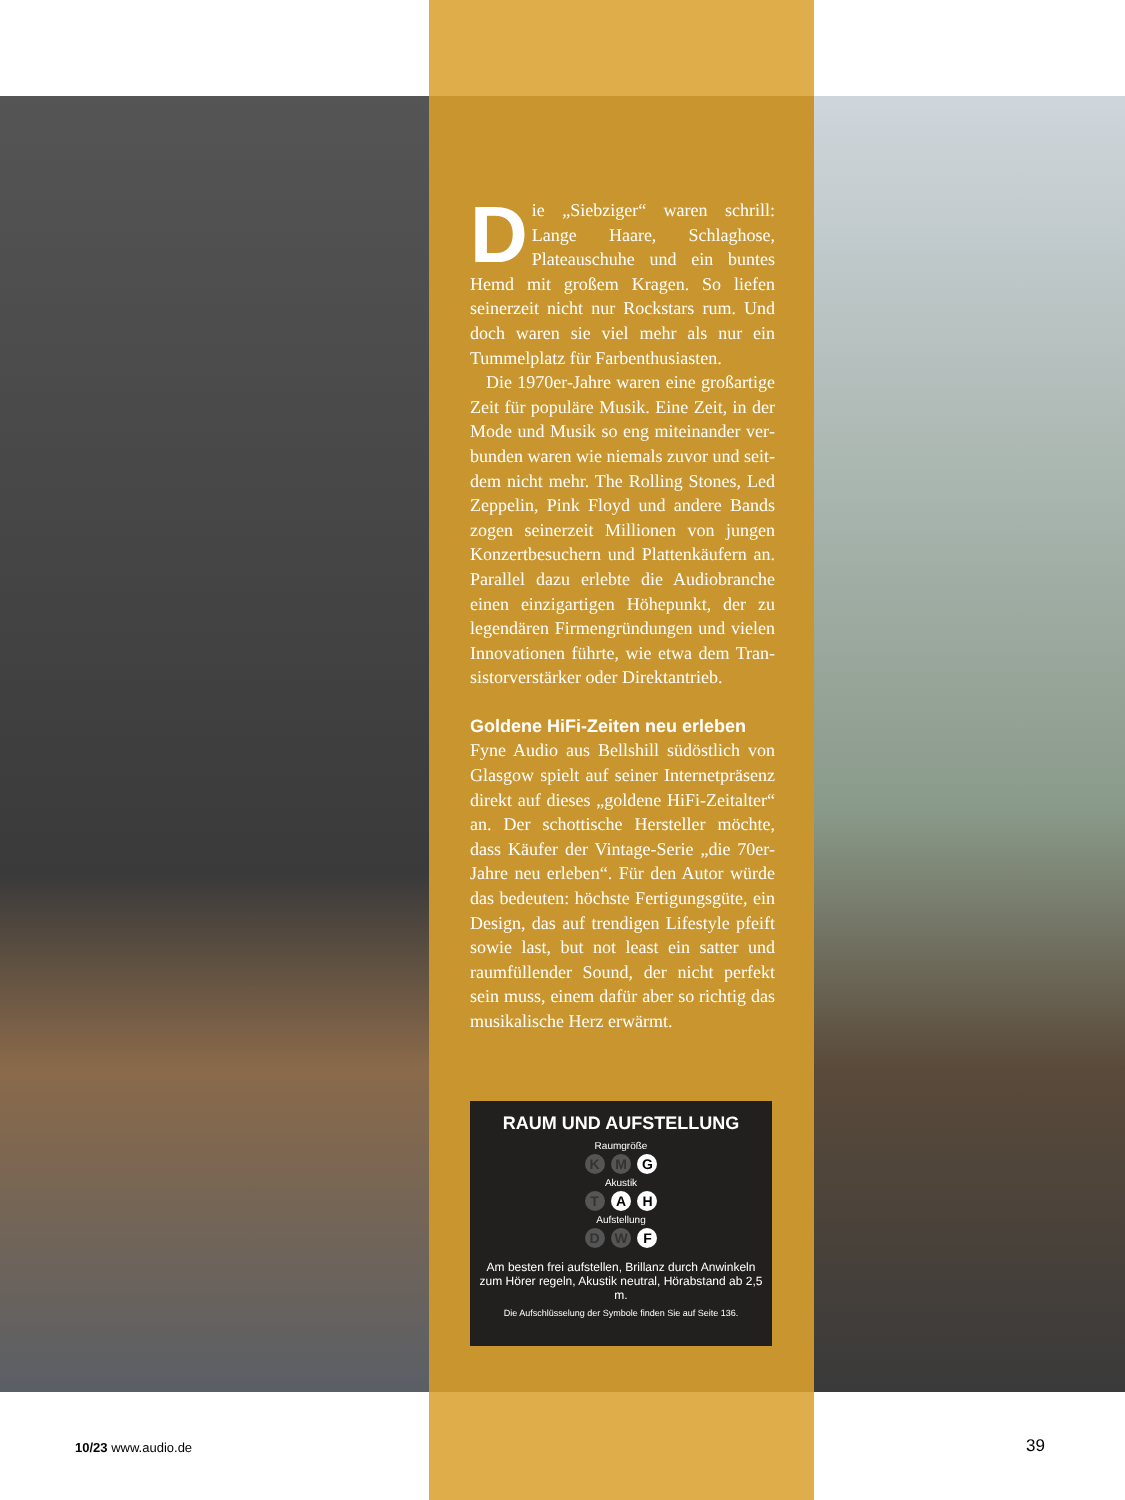Die „Siebziger“ waren schrill: Lange Haare, Schlaghose, Plateauschuhe und ein buntes Hemd mit großem Kragen. So liefen seinerzeit nicht nur Rockstars rum. Und doch waren sie viel mehr als nur ein Tummelplatz für Farb­enthusiasten.
Die 1970er-Jahre waren eine großartige Zeit für populäre Musik. Eine Zeit, in der Mode und Musik so eng miteinander ver­bunden waren wie niemals zuvor und seit­dem nicht mehr. The Rolling Stones, Led Zeppelin, Pink Floyd und andere Bands zogen seinerzeit Millionen von jungen Konzertbesuchern und Plattenkäufern an. Parallel dazu erlebte die Audiobranche einen einzigartigen Höhepunkt, der zu legendären Firmengründungen und vielen Innovationen führte, wie etwa dem Tran­sistorverstärker oder Direktantrieb.
Goldene HiFi-Zeiten neu erleben
Fyne Audio aus Bellshill südöstlich von Glasgow spielt auf seiner Internetpräsenz direkt auf dieses „goldene HiFi-Zeitalter“ an. Der schottische Hersteller möchte, dass Käufer der Vintage-Serie „die 70er-Jahre neu erleben“. Für den Autor würde das bedeuten: höchste Fertigungsgüte, ein Design, das auf trendigen Lifestyle pfeift sowie last, but not least ein satter und raumfüllender Sound, der nicht perfekt sein muss, einem dafür aber so richtig das musikalische Herz erwärmt.
RAUM UND AUFSTELLUNG
Raumgröße
K M G
Akustik
T A H
Aufstellung
D W F
Am besten frei aufstellen, Brillanz durch Anwinkeln zum Hörer regeln, Akustik neutral, Hörabstand ab 2,5 m.
Die Aufschlüsselung der Symbole finden Sie auf Seite 136.
10/23 www.audio.de 39